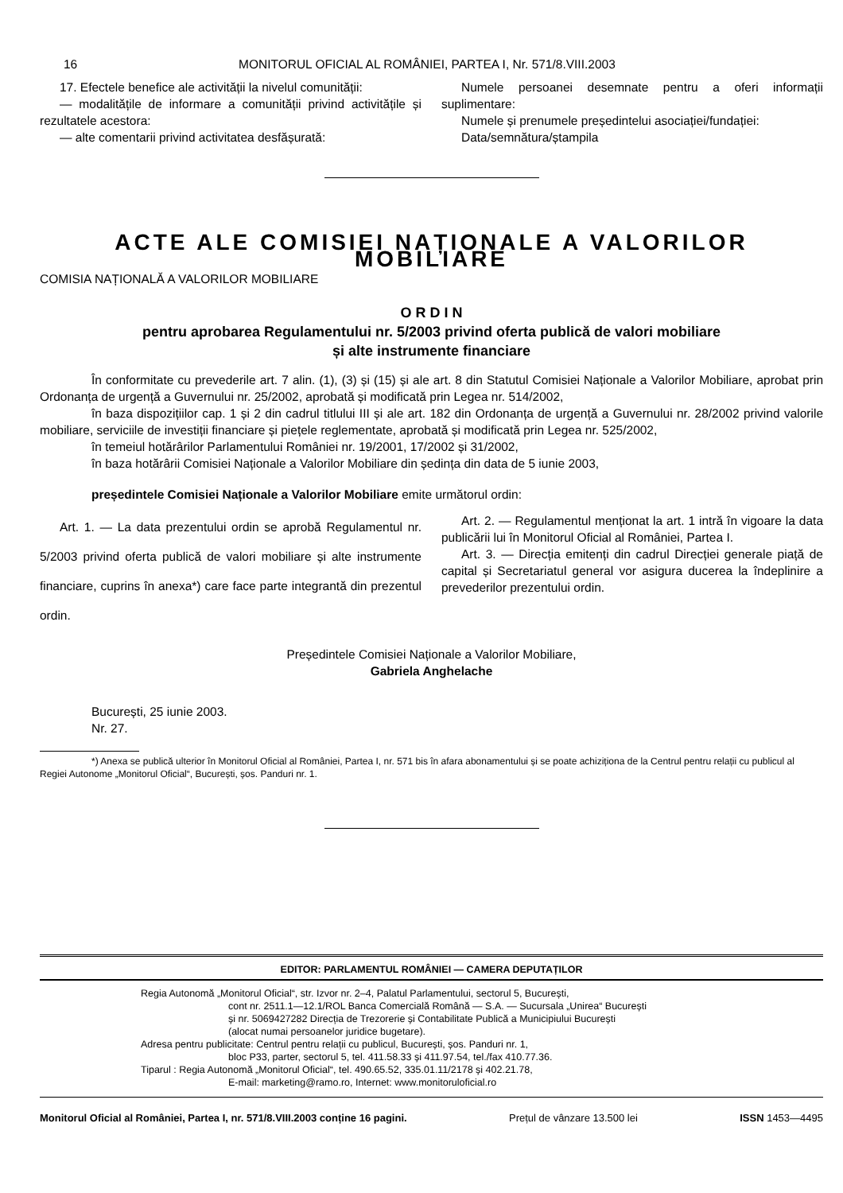16 MONITORUL OFICIAL AL ROMÂNIEI, PARTEA I, Nr. 571/8.VIII.2003
17. Efectele benefice ale activității la nivelul comunității:
— modalitățile de informare a comunității privind activitățile și rezultatele acestora:
— alte comentarii privind activitatea desfășurată:
Numele persoanei desemnate pentru a oferi informații suplimentare:
Numele și prenumele președintelui asociației/fundației:
Data/semnătura/ștampila
ACTE ALE COMISIEI NAȚIONALE A VALORILOR MOBILIARE
COMISIA NAȚIONALĂ A VALORILOR MOBILIARE
O R D I N
pentru aprobarea Regulamentului nr. 5/2003 privind oferta publică de valori mobiliare
și alte instrumente financiare
În conformitate cu prevederile art. 7 alin. (1), (3) și (15) și ale art. 8 din Statutul Comisiei Naționale a Valorilor Mobiliare, aprobat prin Ordonanța de urgență a Guvernului nr. 25/2002, aprobată și modificată prin Legea nr. 514/2002,
în baza dispozițiilor cap. 1 și 2 din cadrul titlului III și ale art. 182 din Ordonanța de urgență a Guvernului nr. 28/2002 privind valorile mobiliare, serviciile de investiții financiare și piețele reglementate, aprobată și modificată prin Legea nr. 525/2002,
în temeiul hotărârilor Parlamentului României nr. 19/2001, 17/2002 și 31/2002,
în baza hotărârii Comisiei Naționale a Valorilor Mobiliare din ședința din data de 5 iunie 2003,
președintele Comisiei Naționale a Valorilor Mobiliare emite următorul ordin:
Art. 1. — La data prezentului ordin se aprobă Regulamentul nr. 5/2003 privind oferta publică de valori mobiliare și alte instrumente financiare, cuprins în anexa*) care face parte integrantă din prezentul ordin.
Art. 2. — Regulamentul menționat la art. 1 intră în vigoare la data publicării lui în Monitorul Oficial al României, Partea I.
Art. 3. — Direcția emitenți din cadrul Direcției generale piață de capital și Secretariatul general vor asigura ducerea la îndeplinire a prevederilor prezentului ordin.
Președintele Comisiei Naționale a Valorilor Mobiliare,
Gabriela Anghelache
București, 25 iunie 2003.
Nr. 27.
*) Anexa se publică ulterior în Monitorul Oficial al României, Partea I, nr. 571 bis în afara abonamentului și se poate achiziționa de la Centrul pentru relații cu publicul al Regiei Autonome „Monitorul Oficial“, București, șos. Panduri nr. 1.
EDITOR: PARLAMENTUL ROMÂNIEI — CAMERA DEPUTAȚILOR
Regia Autonomă „Monitorul Oficial“, str. Izvor nr. 2–4, Palatul Parlamentului, sectorul 5, București,
cont nr. 2511.1—12.1/ROL Banca Comercială Română — S.A. — Sucursala „Unirea“ București
și nr. 5069427282 Direcția de Trezorerie și Contabilitate Publică a Municipiului București
(alocat numai persoanelor juridice bugetare).
Adresa pentru publicitate: Centrul pentru relații cu publicul, București, șos. Panduri nr. 1,
bloc P33, parter, sectorul 5, tel. 411.58.33 și 411.97.54, tel./fax 410.77.36.
Tiparul : Regia Autonomă „Monitorul Oficial“, tel. 490.65.52, 335.01.11/2178 și 402.21.78,
E-mail: marketing@ramo.ro, Internet: www.monitoruloficial.ro
Monitorul Oficial al României, Partea I, nr. 571/8.VIII.2003 conține 16 pagini. Prețul de vânzare 13.500 lei ISSN 1453—4495